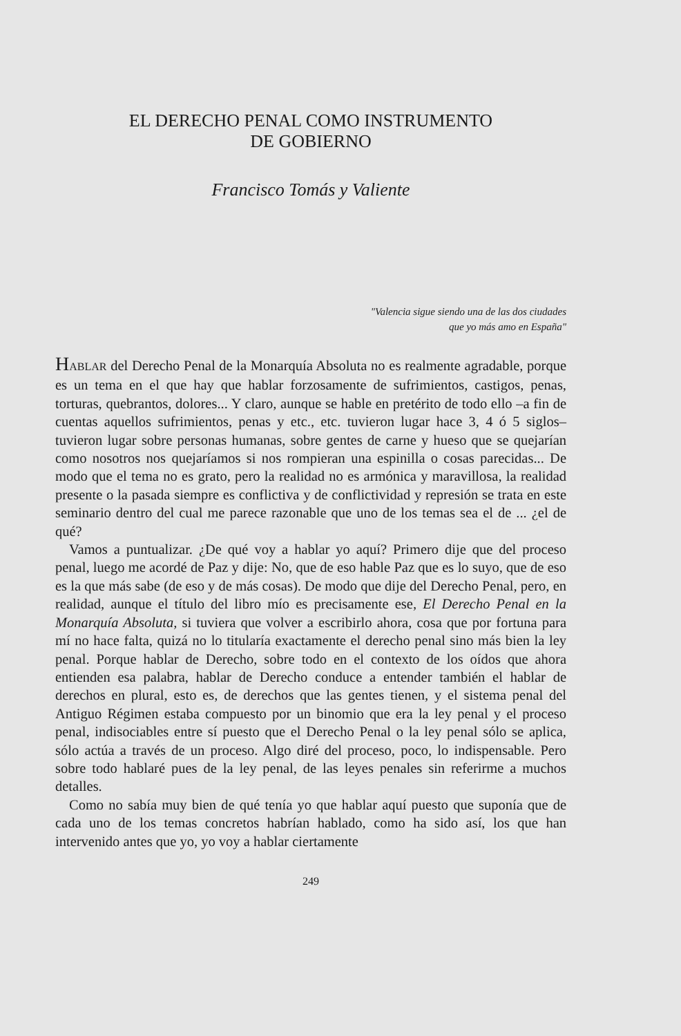EL DERECHO PENAL COMO INSTRUMENTO
DE GOBIERNO
Francisco Tomás y Valiente
"Valencia sigue siendo una de las dos ciudades
que yo más amo en España"
HABLAR del Derecho Penal de la Monarquía Absoluta no es realmente agradable, porque es un tema en el que hay que hablar forzosamente de sufrimientos, castigos, penas, torturas, quebrantos, dolores... Y claro, aunque se hable en pretérito de todo ello –a fin de cuentas aquellos sufrimientos, penas y etc., etc. tuvieron lugar hace 3, 4 ó 5 siglos– tuvieron lugar sobre personas humanas, sobre gentes de carne y hueso que se quejarían como nosotros nos quejaríamos si nos rompieran una espinilla o cosas parecidas... De modo que el tema no es grato, pero la realidad no es armónica y maravillosa, la realidad presente o la pasada siempre es conflictiva y de conflictividad y represión se trata en este seminario dentro del cual me parece razonable que uno de los temas sea el de ... ¿el de qué?
Vamos a puntualizar. ¿De qué voy a hablar yo aquí? Primero dije que del proceso penal, luego me acordé de Paz y dije: No, que de eso hable Paz que es lo suyo, que de eso es la que más sabe (de eso y de más cosas). De modo que dije del Derecho Penal, pero, en realidad, aunque el título del libro mío es precisamente ese, El Derecho Penal en la Monarquía Absoluta, si tuviera que volver a escribirlo ahora, cosa que por fortuna para mí no hace falta, quizá no lo titularía exactamente el derecho penal sino más bien la ley penal. Porque hablar de Derecho, sobre todo en el contexto de los oídos que ahora entienden esa palabra, hablar de Derecho conduce a entender también el hablar de derechos en plural, esto es, de derechos que las gentes tienen, y el sistema penal del Antiguo Régimen estaba compuesto por un binomio que era la ley penal y el proceso penal, indisociables entre sí puesto que el Derecho Penal o la ley penal sólo se aplica, sólo actúa a través de un proceso. Algo diré del proceso, poco, lo indispensable. Pero sobre todo hablaré pues de la ley penal, de las leyes penales sin referirme a muchos detalles.
Como no sabía muy bien de qué tenía yo que hablar aquí puesto que suponía que de cada uno de los temas concretos habrían hablado, como ha sido así, los que han intervenido antes que yo, yo voy a hablar ciertamente
249